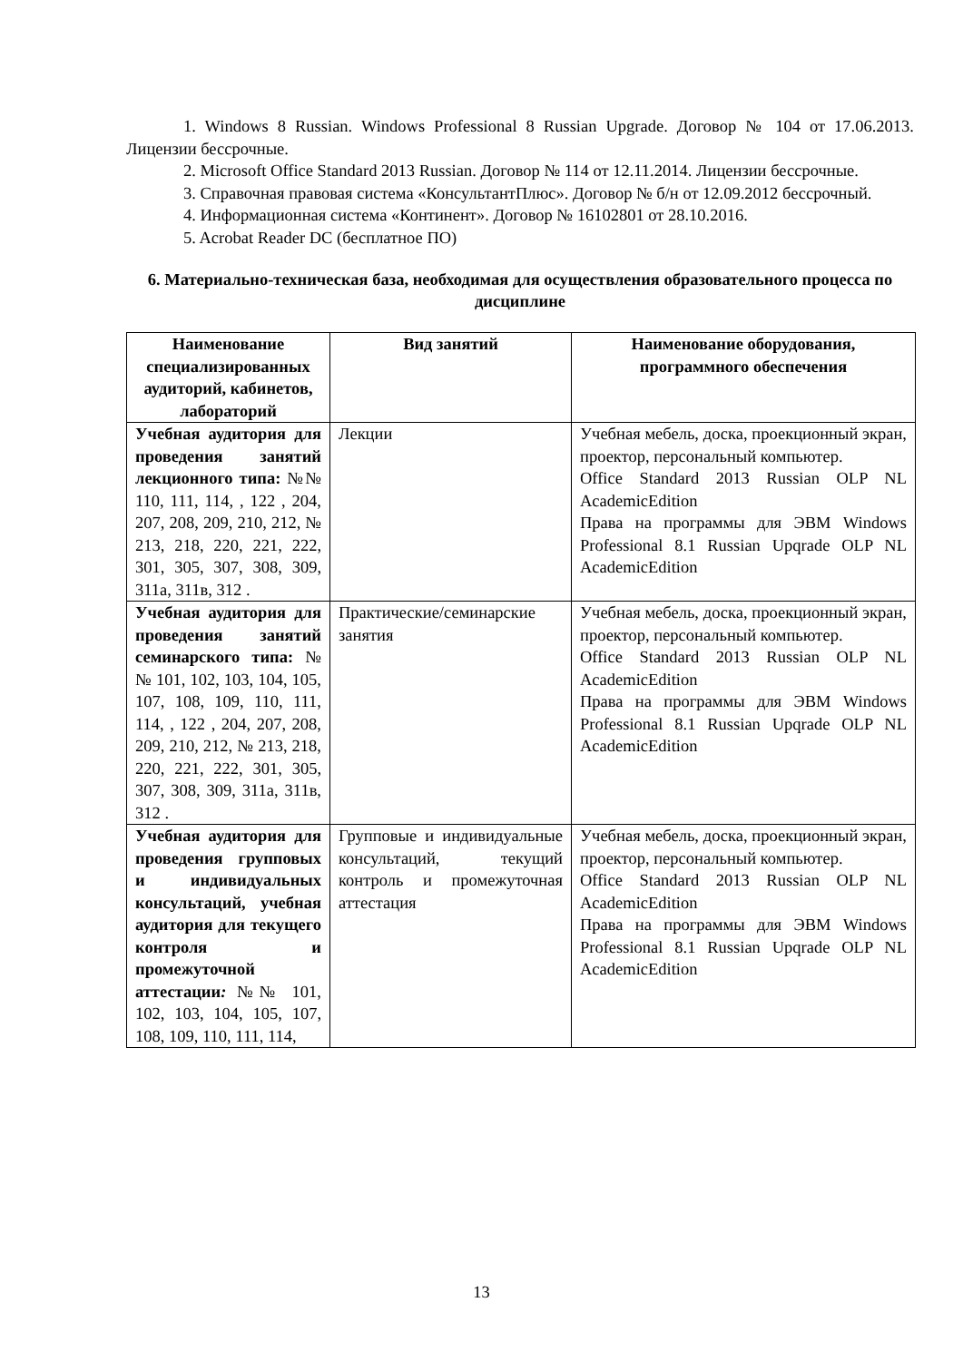1. Windows 8 Russian. Windows Professional 8 Russian Upgrade. Договор № 104 от 17.06.2013. Лицензии бессрочные.
2. Microsoft Office Standard 2013 Russian. Договор № 114 от 12.11.2014. Лицензии бессрочные.
3. Справочная правовая система «КонсультантПлюс». Договор № б/н от 12.09.2012 бессрочный.
4. Информационная система «Континент». Договор № 16102801 от 28.10.2016.
5. Acrobat Reader DC (бесплатное ПО)
6. Материально-техническая база, необходимая для осуществления образовательного процесса по дисциплине
| Наименование специализированных аудиторий, кабинетов, лабораторий | Вид занятий | Наименование оборудования, программного обеспечения |
| --- | --- | --- |
| Учебная аудитория для проведения занятий лекционного типа: №№ 110, 111, 114, , 122 , 204, 207, 208, 209, 210, 212, № 213, 218, 220, 221, 222, 301, 305, 307, 308, 309, 311а, 311в, 312 . | Лекции | Учебная мебель, доска, проекционный экран, проектор, персональный компьютер. Office Standard 2013 Russian OLP NL AcademicEdition Права на программы для ЭВМ Windows Professional 8.1 Russian Upqrade OLP NL AcademicEdition |
| Учебная аудитория для проведения занятий семинарского типа: №№ 101, 102, 103, 104, 105, 107, 108, 109, 110, 111, 114, , 122 , 204, 207, 208, 209, 210, 212, № 213, 218, 220, 221, 222, 301, 305, 307, 308, 309, 311а, 311в, 312 . | Практические/семинарские занятия | Учебная мебель, доска, проекционный экран, проектор, персональный компьютер. Office Standard 2013 Russian OLP NL AcademicEdition Права на программы для ЭВМ Windows Professional 8.1 Russian Upqrade OLP NL AcademicEdition |
| Учебная аудитория для проведения групповых и индивидуальных консультаций, учебная аудитория для текущего контроля и промежуточной аттестации : №№ 101, 102, 103, 104, 105, 107, 108, 109, 110, 111, 114, | Групповые и индивидуальные консультаций, текущий контроль и промежуточная аттестация | Учебная мебель, доска, проекционный экран, проектор, персональный компьютер. Office Standard 2013 Russian OLP NL AcademicEdition Права на программы для ЭВМ Windows Professional 8.1 Russian Upqrade OLP NL AcademicEdition |
13